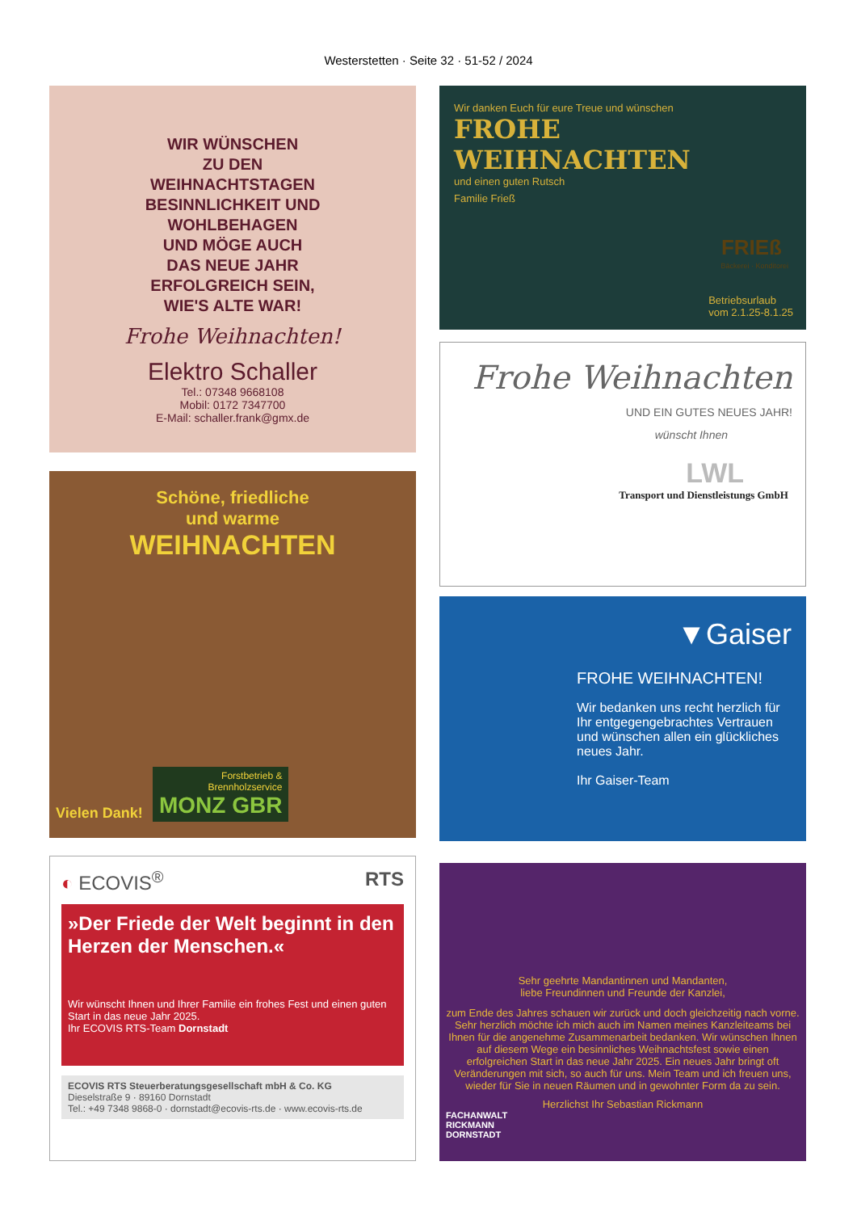Westerstetten · Seite 32 · 51-52 / 2024
WIR WÜNSCHEN
ZU DEN
WEIHNACHTSTAGEN
BESINNLICHKEIT UND
WOHLBEHAGEN
UND MÖGE AUCH
DAS NEUE JAHR
ERFOLGREICH SEIN,
WIE'S ALTE WAR!
Frohe Weihnachten!
Elektro Schaller
Tel.: 07348 9668108
Mobil: 0172 7347700
E-Mail: schaller.frank@gmx.de
Wir danken Euch für eure Treue und wünschen
FROHE WEIHNACHTEN
und einen guten Rutsch
Familie Frieß
FRIEß
Bäckerei · Konditorei
Betriebsurlaub
vom 2.1.25-8.1.25
Frohe Weihnachten
UND EIN GUTES NEUES JAHR!
wünscht Ihnen
LWL
Transport und Dienstleistungs GmbH
Schöne, friedliche
und warme
WEIHNACHTEN
Vielen Dank!
Forstbetrieb &
Brennholzservice
MONZ GBR
▼Gaiser
FROHE WEIHNACHTEN!
Wir bedanken uns recht herzlich für Ihr entgegengebrachtes Vertrauen und wünschen allen ein glückliches neues Jahr.
Ihr Gaiser-Team
◐ ECOVIS<sup>®</sup> RTS
»Der Friede der Welt beginnt in den Herzen der Menschen.«
Wir wünscht Ihnen und Ihrer Familie ein frohes Fest und einen guten Start in das neue Jahr 2025.
Ihr ECOVIS RTS-Team Dornstadt
ECOVIS RTS Steuerberatungsgesellschaft mbH & Co. KG
Dieselstraße 9 · 89160 Dornstadt
Tel.: +49 7348 9868-0 · dornstadt@ecovis-rts.de · www.ecovis-rts.de
Sehr geehrte Mandantinnen und Mandanten,
liebe Freundinnen und Freunde der Kanzlei,
zum Ende des Jahres schauen wir zurück und doch gleichzeitig nach vorne. Sehr herzlich möchte ich mich auch im Namen meines Kanzleiteams bei Ihnen für die angenehme Zusammenarbeit bedanken. Wir wünschen Ihnen auf diesem Wege ein besinnliches Weihnachtsfest sowie einen erfolgreichen Start in das neue Jahr 2025. Ein neues Jahr bringt oft Veränderungen mit sich, so auch für uns. Mein Team und ich freuen uns, wieder für Sie in neuen Räumen und in gewohnter Form da zu sein.
Herzlichst Ihr Sebastian Rickmann
FACHANWALT
RICKMANN
DORNSTADT